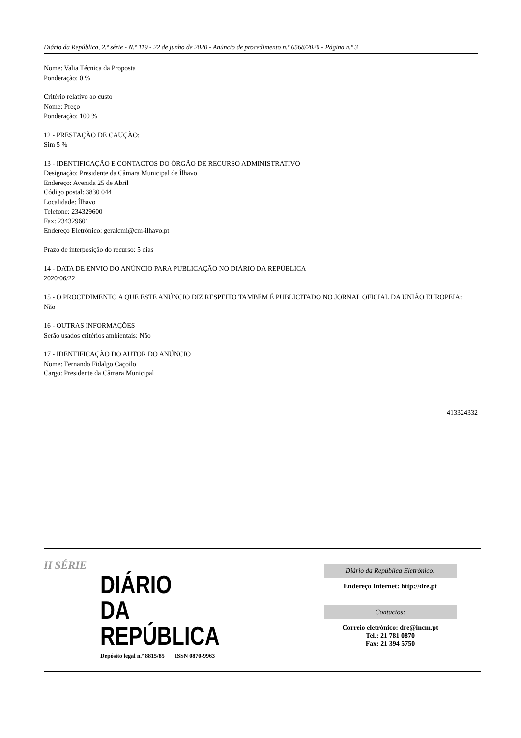Diário da República, 2.ª série - N.º 119 - 22 de junho de 2020 - Anúncio de procedimento n.º 6568/2020 - Página n.º 3
Nome: Valia Técnica da Proposta
Ponderação: 0 %
Critério relativo ao custo
Nome: Preço
Ponderação: 100 %
12 - PRESTAÇÃO DE CAUÇÃO:
Sim 5 %
13 - IDENTIFICAÇÃO E CONTACTOS DO ÓRGÃO DE RECURSO ADMINISTRATIVO
Designação: Presidente da Câmara Municipal de Ílhavo
Endereço: Avenida 25 de Abril
Código postal: 3830 044
Localidade: Ílhavo
Telefone: 234329600
Fax: 234329601
Endereço Eletrónico: geralcmi@cm-ilhavo.pt
Prazo de interposição do recurso: 5 dias
14 - DATA DE ENVIO DO ANÚNCIO PARA PUBLICAÇÃO NO DIÁRIO DA REPÚBLICA
2020/06/22
15 - O PROCEDIMENTO A QUE ESTE ANÚNCIO DIZ RESPEITO TAMBÉM É PUBLICITADO NO JORNAL OFICIAL DA UNIÃO EUROPEIA:
Não
16 - OUTRAS INFORMAÇÕES
Serão usados critérios ambientais: Não
17 - IDENTIFICAÇÃO DO AUTOR DO ANÚNCIO
Nome: Fernando Fidalgo Caçoilo
Cargo: Presidente da Câmara Municipal
413324332
II SÉRIE
DIÁRIO
DA REPÚBLICA
Depósito legal n.º 8815/85 ISSN 0870-9963
Diário da República Eletrónico:
Endereço Internet: http://dre.pt
Contactos:
Correio eletrónico: dre@incm.pt
Tel.: 21 781 0870
Fax: 21 394 5750